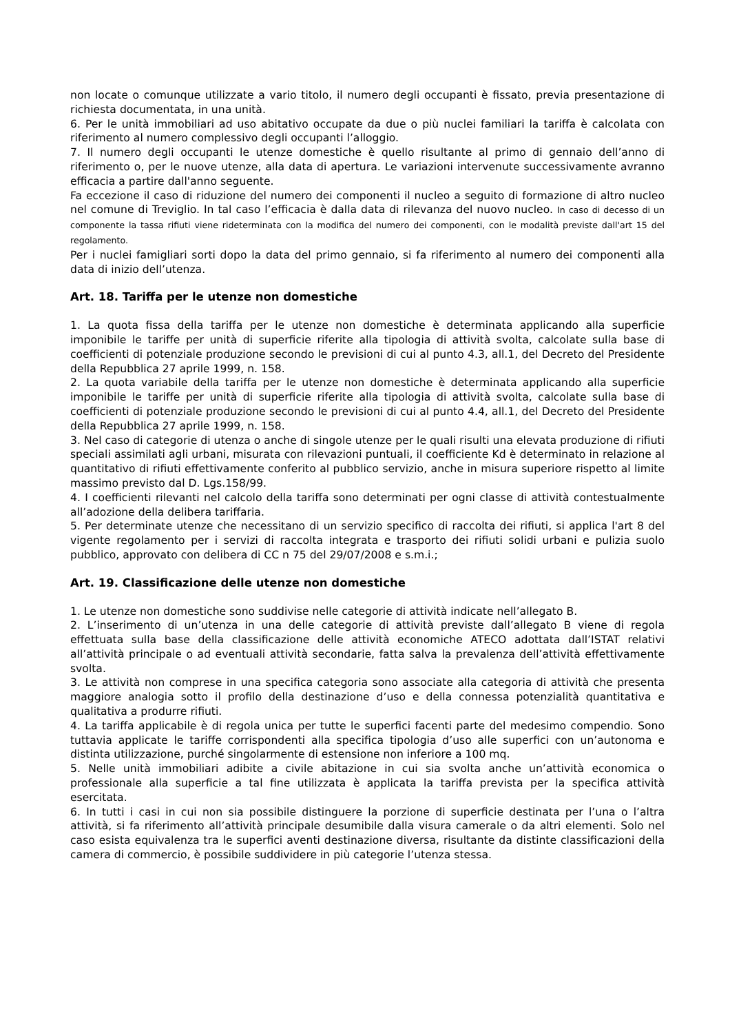non locate o comunque utilizzate a vario titolo, il numero degli occupanti è fissato, previa presentazione di richiesta documentata, in una unità.
6. Per le unità immobiliari ad uso abitativo occupate da due o più nuclei familiari la tariffa è calcolata con riferimento al numero complessivo degli occupanti l’alloggio.
7. Il numero degli occupanti le utenze domestiche è quello risultante al primo di gennaio dell’anno di riferimento o, per le nuove utenze, alla data di apertura. Le variazioni intervenute successivamente avranno efficacia a partire dall'anno seguente.
Fa eccezione il caso di riduzione del numero dei componenti il nucleo a seguito di formazione di altro nucleo nel comune di Treviglio. In tal caso l’efficacia è dalla data di rilevanza del nuovo nucleo. In caso di decesso di un componente la tassa rifiuti viene rideterminata con la modifica del numero dei componenti, con le modalità previste dall'art 15 del regolamento.
Per i nuclei famigliari sorti dopo la data del primo gennaio, si fa riferimento al numero dei componenti alla data di inizio dell’utenza.
Art. 18. Tariffa per le utenze non domestiche
1. La quota fissa della tariffa per le utenze non domestiche è determinata applicando alla superficie imponibile le tariffe per unità di superficie riferite alla tipologia di attività svolta, calcolate sulla base di coefficienti di potenziale produzione secondo le previsioni di cui al punto 4.3, all.1, del Decreto del Presidente della Repubblica 27 aprile 1999, n. 158.
2. La quota variabile della tariffa per le utenze non domestiche è determinata applicando alla superficie imponibile le tariffe per unità di superficie riferite alla tipologia di attività svolta, calcolate sulla base di coefficienti di potenziale produzione secondo le previsioni di cui al punto 4.4, all.1, del Decreto del Presidente della Repubblica 27 aprile 1999, n. 158.
3. Nel caso di categorie di utenza o anche di singole utenze per le quali risulti una elevata produzione di rifiuti speciali assimilati agli urbani, misurata con rilevazioni puntuali, il coefficiente Kd è determinato in relazione al quantitativo di rifiuti effettivamente conferito al pubblico servizio, anche in misura superiore rispetto al limite massimo previsto dal D. Lgs.158/99.
4. I coefficienti rilevanti nel calcolo della tariffa sono determinati per ogni classe di attività contestualmente all’adozione della delibera tariffaria.
5. Per determinate utenze che necessitano di un servizio specifico di raccolta dei rifiuti, si applica l'art 8 del vigente regolamento per i servizi di raccolta integrata e trasporto dei rifiuti solidi urbani e pulizia suolo pubblico, approvato con delibera di CC n 75 del 29/07/2008 e s.m.i.;
Art. 19. Classificazione delle utenze non domestiche
1. Le utenze non domestiche sono suddivise nelle categorie di attività indicate nell’allegato B.
2. L’inserimento di un’utenza in una delle categorie di attività previste dall’allegato B viene di regola effettuata sulla base della classificazione delle attività economiche ATECO adottata dall’ISTAT relativi all’attività principale o ad eventuali attività secondarie, fatta salva la prevalenza dell’attività effettivamente svolta.
3. Le attività non comprese in una specifica categoria sono associate alla categoria di attività che presenta maggiore analogia sotto il profilo della destinazione d’uso e della connessa potenzialità quantitativa e qualitativa a produrre rifiuti.
4. La tariffa applicabile è di regola unica per tutte le superfici facenti parte del medesimo compendio. Sono tuttavia applicate le tariffe corrispondenti alla specifica tipologia d’uso alle superfici con un’autonoma e distinta utilizzazione, purché singolarmente di estensione non inferiore a 100 mq.
5. Nelle unità immobiliari adibite a civile abitazione in cui sia svolta anche un’attività economica o professionale alla superficie a tal fine utilizzata è applicata la tariffa prevista per la specifica attività esercitata.
6. In tutti i casi in cui non sia possibile distinguere la porzione di superficie destinata per l’una o l’altra attività, si fa riferimento all’attività principale desumibile dalla visura camerale o da altri elementi. Solo nel caso esista equivalenza tra le superfici aventi destinazione diversa, risultante da distinte classificazioni della camera di commercio, è possibile suddividere in più categorie l’utenza stessa.